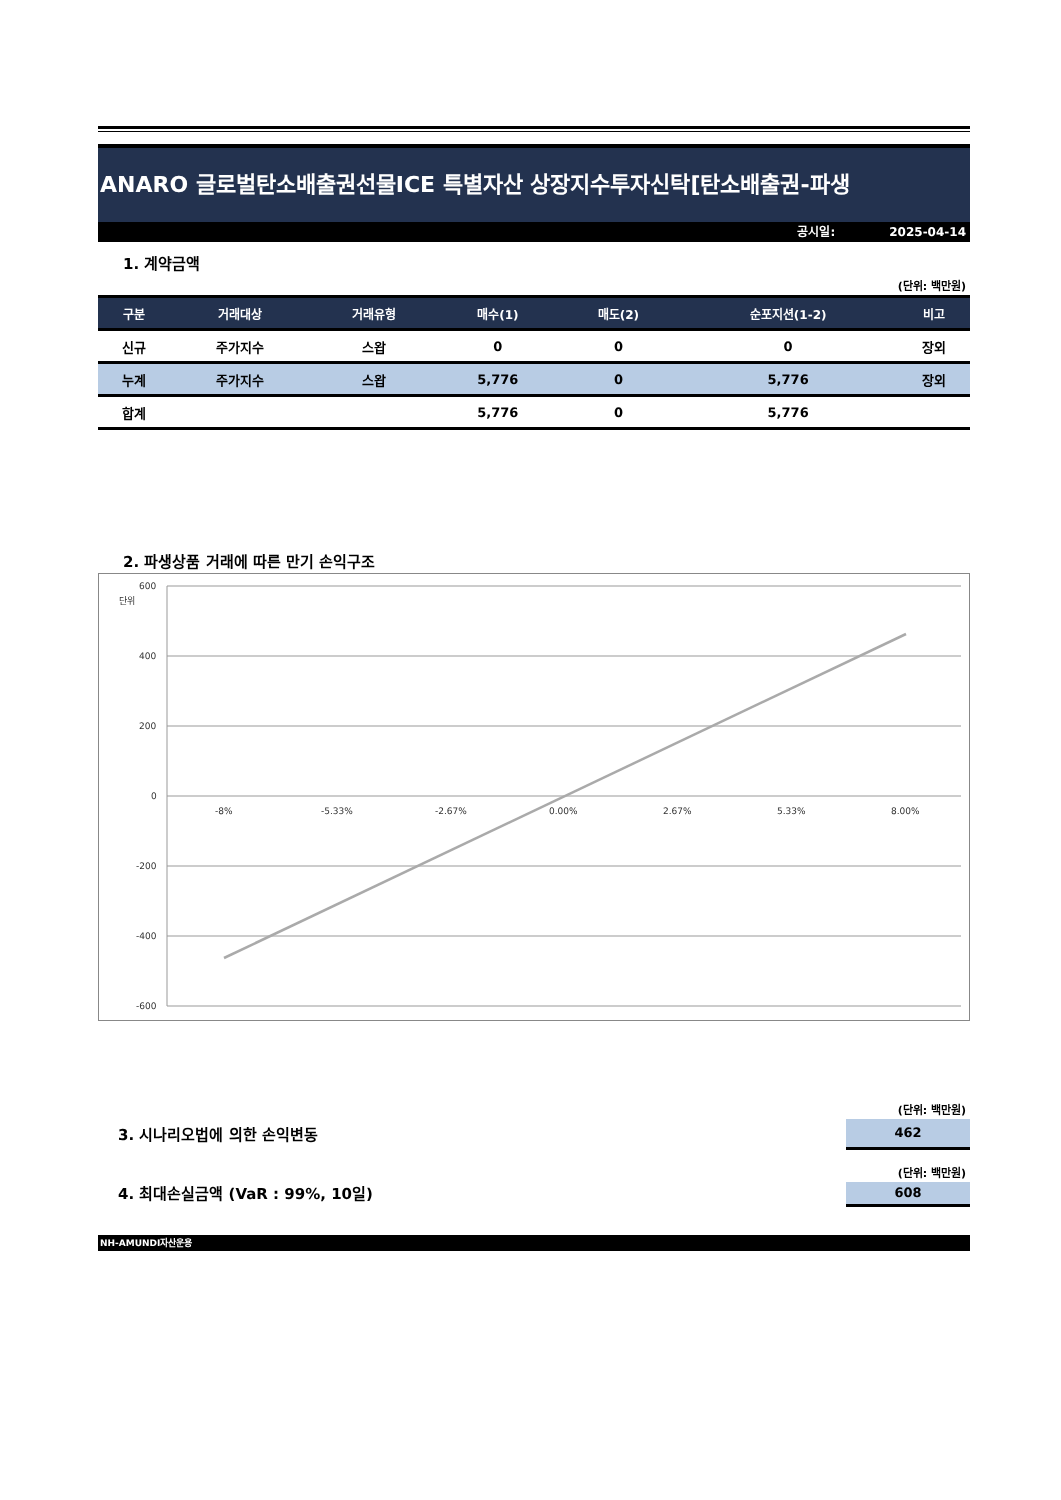ANARO 글로벌탄소배출권선물ICE 특별자산 상장지수투자신탁[탄소배출권-파생
공시일: 2025-04-14
1. 계약금액
(단위: 백만원)
| 구분 | 거래대상 | 거래유형 | 매수(1) | 매도(2) | 순포지션(1-2) | 비고 |
| --- | --- | --- | --- | --- | --- | --- |
| 신규 | 주가지수 | 스왑 | 0 | 0 | 0 | 장외 |
| 누계 | 주가지수 | 스왑 | 5,776 | 0 | 5,776 | 장외 |
| 합계 | | | 5,776 | 0 | 5,776 | |
2. 파생상품 거래에 따른 만기 손익구조
600
400
200
0
-200
-400
-600
단위
-8%
-5.33%
-2.67%
0.00%
2.67%
5.33%
8.00%
(단위: 백만원)
3. 시나리오법에 의한 손익변동
462
(단위: 백만원)
4. 최대손실금액 (VaR : 99%, 10일)
608
NH-AMUNDI자산운용